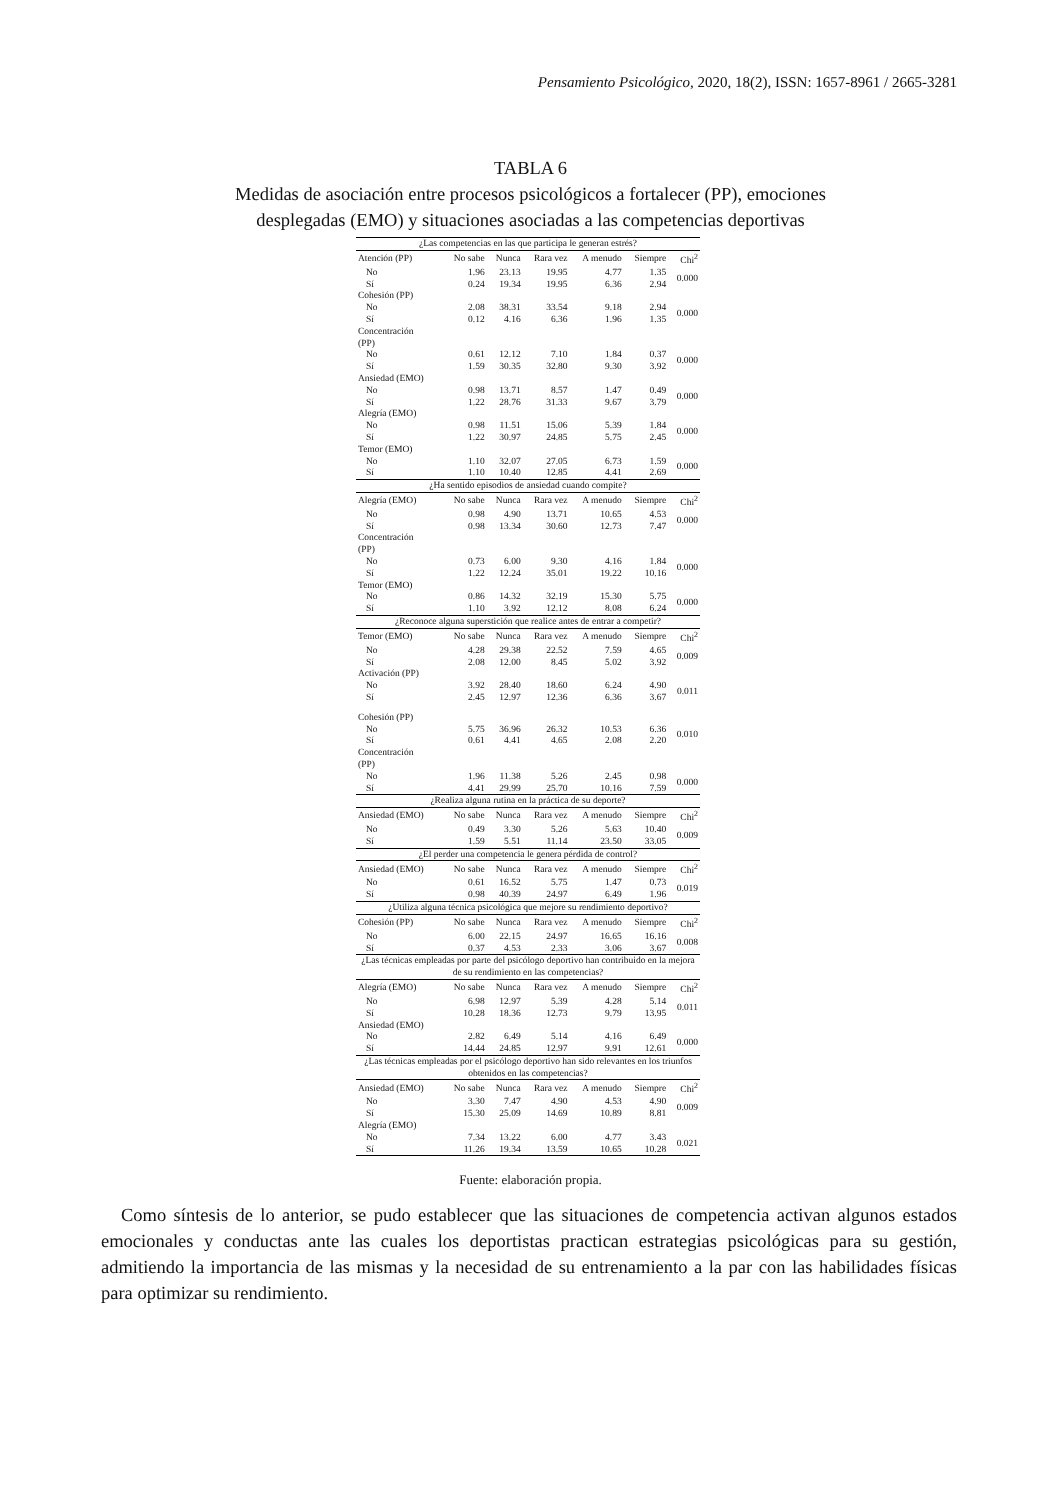Pensamiento Psicológico, 2020, 18(2), ISSN: 1657-8961 / 2665-3281
TABLA 6
Medidas de asociación entre procesos psicológicos a fortalecer (PP), emociones
desplegadas (EMO) y situaciones asociadas a las competencias deportivas
| ¿Las competencias en las que participa le generan estrés? | | | | | | |
| Atención (PP) | No sabe | Nunca | Rara vez | A menudo | Siempre | Chi<sup>2</sup> |
| No | 1.96 | 23.13 | 19.95 | 4.77 | 1.35 | 0.000 |
| Sí | 0.24 | 19.34 | 19.95 | 6.36 | 2.94 | |
| Cohesión (PP) | | | | | | |
| No | 2.08 | 38.31 | 33.54 | 9.18 | 2.94 | 0.000 |
| Sí | 0.12 | 4.16 | 6.36 | 1.96 | 1.35 | |
| Concentración (PP) | | | | | | |
| No | 0.61 | 12.12 | 7.10 | 1.84 | 0.37 | 0.000 |
| Sí | 1.59 | 30.35 | 32.80 | 9.30 | 3.92 | |
| Ansiedad (EMO) | | | | | | |
| No | 0.98 | 13.71 | 8.57 | 1.47 | 0.49 | 0.000 |
| Sí | 1.22 | 28.76 | 31.33 | 9.67 | 3.79 | |
| Alegría (EMO) | | | | | | |
| No | 0.98 | 11.51 | 15.06 | 5.39 | 1.84 | 0.000 |
| Sí | 1.22 | 30.97 | 24.85 | 5.75 | 2.45 | |
| Temor (EMO) | | | | | | |
| No | 1.10 | 32.07 | 27.05 | 6.73 | 1.59 | 0.000 |
| Sí | 1.10 | 10.40 | 12.85 | 4.41 | 2.69 | |
| ¿Ha sentido episodios de ansiedad cuando compite? | | | | | | |
| Alegría (EMO) | No sabe | Nunca | Rara vez | A menudo | Siempre | Chi<sup>2</sup> |
| No | 0.98 | 4.90 | 13.71 | 10.65 | 4.53 | 0.000 |
| Sí | 0.98 | 13.34 | 30.60 | 12.73 | 7.47 | |
| Concentración (PP) | | | | | | |
| No | 0.73 | 6.00 | 9.30 | 4.16 | 1.84 | 0.000 |
| Sí | 1.22 | 12.24 | 35.01 | 19.22 | 10.16 | |
| Temor (EMO) | | | | | | |
| No | 0.86 | 14.32 | 32.19 | 15.30 | 5.75 | 0.000 |
| Sí | 1.10 | 3.92 | 12.12 | 8.08 | 6.24 | |
| ¿Reconoce alguna superstición que realice antes de entrar a competir? | | | | | | |
| Temor (EMO) | No sabe | Nunca | Rara vez | A menudo | Siempre | Chi<sup>2</sup> |
| No | 4.28 | 29.38 | 22.52 | 7.59 | 4.65 | 0.009 |
| Sí | 2.08 | 12.00 | 8.45 | 5.02 | 3.92 | |
| Activación (PP) | | | | | | |
| No | 3.92 | 28.40 | 18.60 | 6.24 | 4.90 | 0.011 |
| Sí | 2.45 | 12.97 | 12.36 | 6.36 | 3.67 | |
| Cohesión (PP) | | | | | | |
| No | 5.75 | 36.96 | 26.32 | 10.53 | 6.36 | 0.010 |
| Sí | 0.61 | 4.41 | 4.65 | 2.08 | 2.20 | |
| Concentración (PP) | | | | | | |
| No | 1.96 | 11.38 | 5.26 | 2.45 | 0.98 | 0.000 |
| Sí | 4.41 | 29.99 | 25.70 | 10.16 | 7.59 | |
| ¿Realiza alguna rutina en la práctica de su deporte? | | | | | | |
| Ansiedad (EMO) | No sabe | Nunca | Rara vez | A menudo | Siempre | Chi<sup>2</sup> |
| No | 0.49 | 3.30 | 5.26 | 5.63 | 10.40 | 0.009 |
| Sí | 1.59 | 5.51 | 11.14 | 23.50 | 33.05 | |
| ¿El perder una competencia le genera pérdida de control? | | | | | | |
| Ansiedad (EMO) | No sabe | Nunca | Rara vez | A menudo | Siempre | Chi<sup>2</sup> |
| No | 0.61 | 16.52 | 5.75 | 1.47 | 0.73 | 0.019 |
| Sí | 0.98 | 40.39 | 24.97 | 6.49 | 1.96 | |
| ¿Utiliza alguna técnica psicológica que mejore su rendimiento deportivo? | | | | | | |
| Cohesión (PP) | No sabe | Nunca | Rara vez | A menudo | Siempre | Chi<sup>2</sup> |
| No | 6.00 | 22.15 | 24.97 | 16.65 | 16.16 | 0.008 |
| Sí | 0.37 | 4.53 | 2.33 | 3.06 | 3.67 | |
| ¿Las técnicas empleadas por parte del psicólogo deportivo han contribuido en la mejora de su rendimiento en las competencias? | | | | | | |
| Alegría (EMO) | No sabe | Nunca | Rara vez | A menudo | Siempre | Chi<sup>2</sup> |
| No | 6.98 | 12.97 | 5.39 | 4.28 | 5.14 | 0.011 |
| Sí | 10.28 | 18.36 | 12.73 | 9.79 | 13.95 | |
| Ansiedad (EMO) | | | | | | |
| No | 2.82 | 6.49 | 5.14 | 4.16 | 6.49 | 0.000 |
| Sí | 14.44 | 24.85 | 12.97 | 9.91 | 12.61 | |
| ¿Las técnicas empleadas por el psicólogo deportivo han sido relevantes en los triunfos obtenidos en las competencias? | | | | | | |
| Ansiedad (EMO) | No sabe | Nunca | Rara vez | A menudo | Siempre | Chi<sup>2</sup> |
| No | 3.30 | 7.47 | 4.90 | 4.53 | 4.90 | 0.009 |
| Sí | 15.30 | 25.09 | 14.69 | 10.89 | 8.81 | |
| Alegría (EMO) | | | | | | |
| No | 7.34 | 13.22 | 6.00 | 4.77 | 3.43 | 0.021 |
| Sí | 11.26 | 19.34 | 13.59 | 10.65 | 10.28 | |
Fuente: elaboración propia.
Como síntesis de lo anterior, se pudo establecer que las situaciones de competencia activan algunos estados emocionales y conductas ante las cuales los deportistas practican estrategias psicológicas para su gestión, admitiendo la importancia de las mismas y la necesidad de su entrenamiento a la par con las habilidades físicas para optimizar su rendimiento.